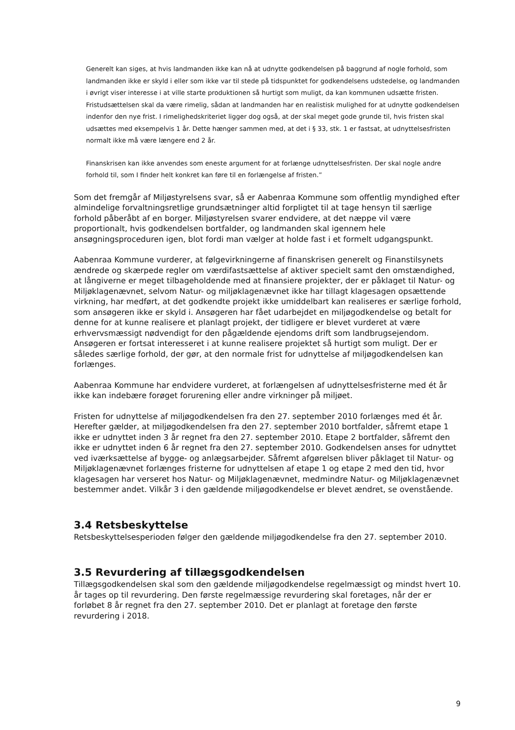Generelt kan siges, at hvis landmanden ikke kan nå at udnytte godkendelsen på baggrund af nogle forhold, som landmanden ikke er skyld i eller som ikke var til stede på tidspunktet for godkendelsens udstedelse, og landmanden i øvrigt viser interesse i at ville starte produktionen så hurtigt som muligt, da kan kommunen udsætte fristen. Fristudsættelsen skal da være rimelig, sådan at landmanden har en realistisk mulighed for at udnytte godkendelsen indenfor den nye frist. I rimelighedskriteriet ligger dog også, at der skal meget gode grunde til, hvis fristen skal udsættes med eksempelvis 1 år. Dette hænger sammen med, at det i § 33, stk. 1 er fastsat, at udnyttelsesfristen normalt ikke må være længere end 2 år.
Finanskrisen kan ikke anvendes som eneste argument for at forlænge udnyttelsesfristen. Der skal nogle andre forhold til, som I finder helt konkret kan føre til en forlængelse af fristen.”
Som det fremgår af Miljøstyrelsens svar, så er Aabenraa Kommune som offentlig myndighed efter almindelige forvaltningsretlige grundsætninger altid forpligtet til at tage hensyn til særlige forhold påberåbt af en borger. Miljøstyrelsen svarer endvidere, at det næppe vil være proportionalt, hvis godkendelsen bortfalder, og landmanden skal igennem hele ansøgningsproceduren igen, blot fordi man vælger at holde fast i et formelt udgangspunkt.
Aabenraa Kommune vurderer, at følgevirkningerne af finanskrisen generelt og Finanstilsynets ændrede og skærpede regler om værdifastsættelse af aktiver specielt samt den omstændighed, at långiverne er meget tilbageholdende med at finansiere projekter, der er påklaget til Natur- og Miljøklagenævnet, selvom Natur- og miljøklagenævnet ikke har tillagt klagesagen opsættende virkning, har medført, at det godkendte projekt ikke umiddelbart kan realiseres er særlige forhold, som ansøgeren ikke er skyld i. Ansøgeren har fået udarbejdet en miljøgodkendelse og betalt for denne for at kunne realisere et planlagt projekt, der tidligere er blevet vurderet at være erhvervsmæssigt nødvendigt for den pågældende ejendoms drift som landbrugsejendom. Ansøgeren er fortsat interesseret i at kunne realisere projektet så hurtigt som muligt. Der er således særlige forhold, der gør, at den normale frist for udnyttelse af miljøgodkendelsen kan forlænges.
Aabenraa Kommune har endvidere vurderet, at forlængelsen af udnyttelsesfristerne med ét år ikke kan indebære forøget forurening eller andre virkninger på miljøet.
Fristen for udnyttelse af miljøgodkendelsen fra den 27. september 2010 forlænges med ét år. Herefter gælder, at miljøgodkendelsen fra den 27. september 2010 bortfalder, såfremt etape 1 ikke er udnyttet inden 3 år regnet fra den 27. september 2010. Etape 2 bortfalder, såfremt den ikke er udnyttet inden 6 år regnet fra den 27. september 2010. Godkendelsen anses for udnyttet ved iværksættelse af bygge- og anlægsarbejder. Såfremt afgørelsen bliver påklaget til Natur- og Miljøklagenævnet forlænges fristerne for udnyttelsen af etape 1 og etape 2 med den tid, hvor klagesagen har verseret hos Natur- og Miljøklagenævnet, medmindre Natur- og Miljøklagenævnet bestemmer andet. Vilkår 3 i den gældende miljøgodkendelse er blevet ændret, se ovenstående.
3.4 Retsbeskyttelse
Retsbeskyttelsesperioden følger den gældende miljøgodkendelse fra den 27. september 2010.
3.5 Revurdering af tillægsgodkendelsen
Tillægsgodkendelsen skal som den gældende miljøgodkendelse regelmæssigt og mindst hvert 10. år tages op til revurdering. Den første regelmæssige revurdering skal foretages, når der er forløbet 8 år regnet fra den 27. september 2010. Det er planlagt at foretage den første revurdering i 2018.
9